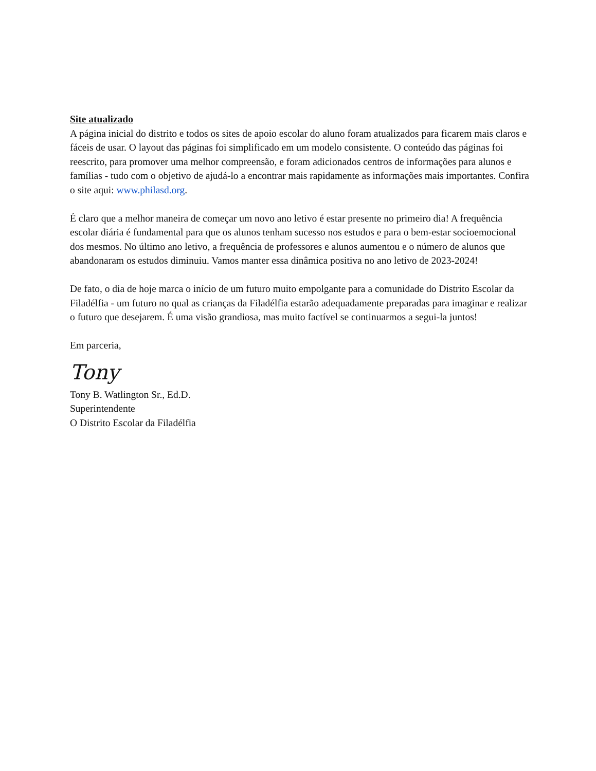Site atualizado
A página inicial do distrito e todos os sites de apoio escolar do aluno foram atualizados para ficarem mais claros e fáceis de usar. O layout das páginas foi simplificado em um modelo consistente. O conteúdo das páginas foi reescrito, para promover uma melhor compreensão, e foram adicionados centros de informações para alunos e famílias - tudo com o objetivo de ajudá-lo a encontrar mais rapidamente as informações mais importantes. Confira o site aqui: www.philasd.org.
É claro que a melhor maneira de começar um novo ano letivo é estar presente no primeiro dia! A frequência escolar diária é fundamental para que os alunos tenham sucesso nos estudos e para o bem-estar socioemocional dos mesmos. No último ano letivo, a frequência de professores e alunos aumentou e o número de alunos que abandonaram os estudos diminuiu. Vamos manter essa dinâmica positiva no ano letivo de 2023-2024!
De fato, o dia de hoje marca o início de um futuro muito empolgante para a comunidade do Distrito Escolar da Filadélfia - um futuro no qual as crianças da Filadélfia estarão adequadamente preparadas para imaginar e realizar o futuro que desejarem. É uma visão grandiosa, mas muito factível se continuarmos a segui-la juntos!
Em parceria,
Tony
Tony B. Watlington Sr., Ed.D.
Superintendente
O Distrito Escolar da Filadélfia